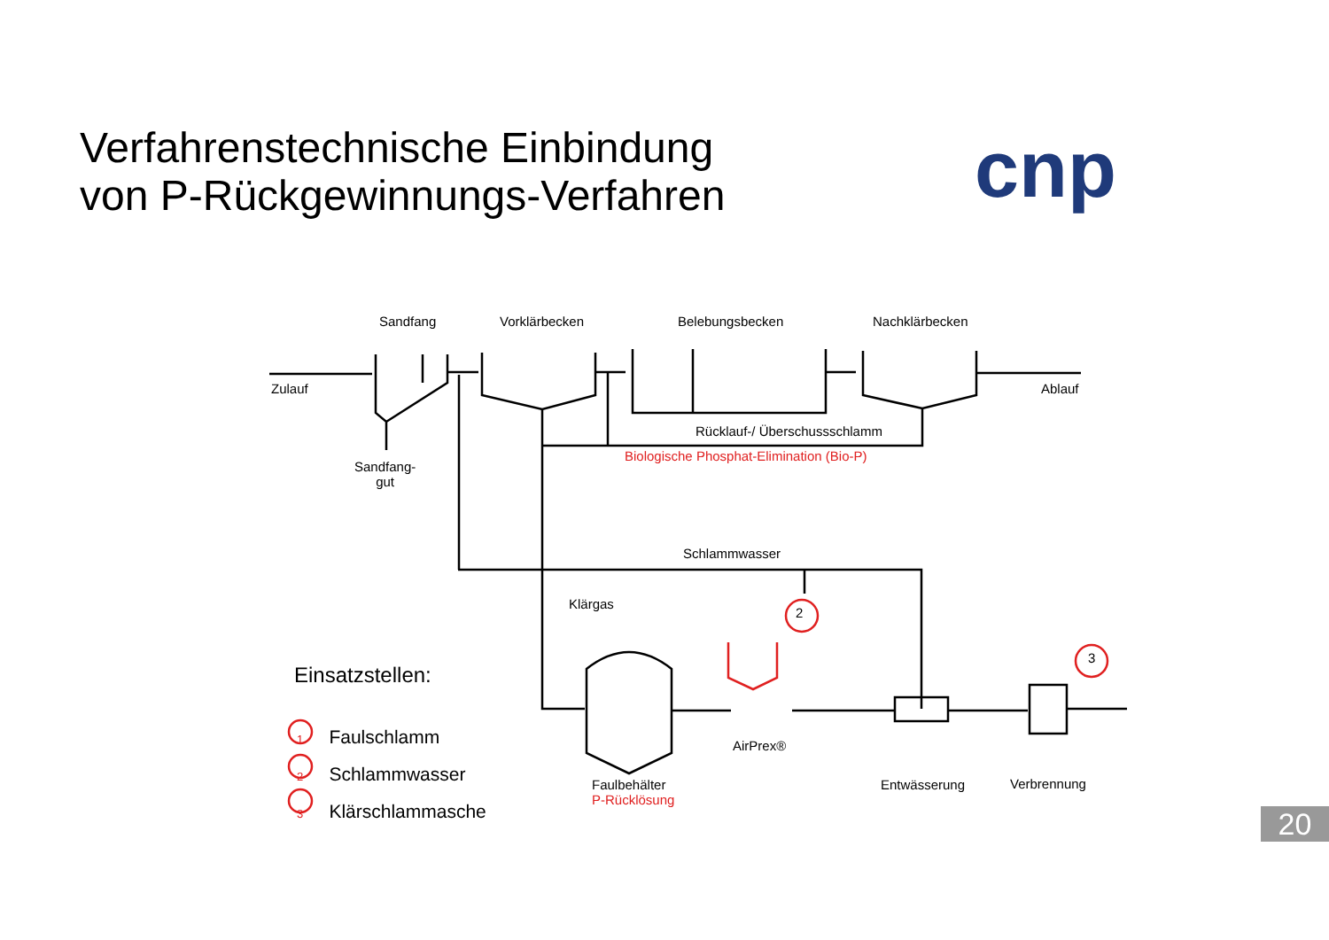Verfahrenstechnische Einbindung
von P-Rückgewinnungs-Verfahren
cnp
Sandfang Vorklärbecken Belebungsbecken Nachklärbecken
Zulauf Ablauf
Rücklauf-/ Überschussschlamm
Biologische Phosphat-Elimination (Bio-P)
Sandfang-
gut
Schlammwasser
Klärgas
2
3
AirPrex®
Faulbehälter
P-Rücklösung
Entwässerung Verbrennung
Einsatzstellen:
1 Faulschlamm
2 Schlammwasser
3 Klärschlammasche
20